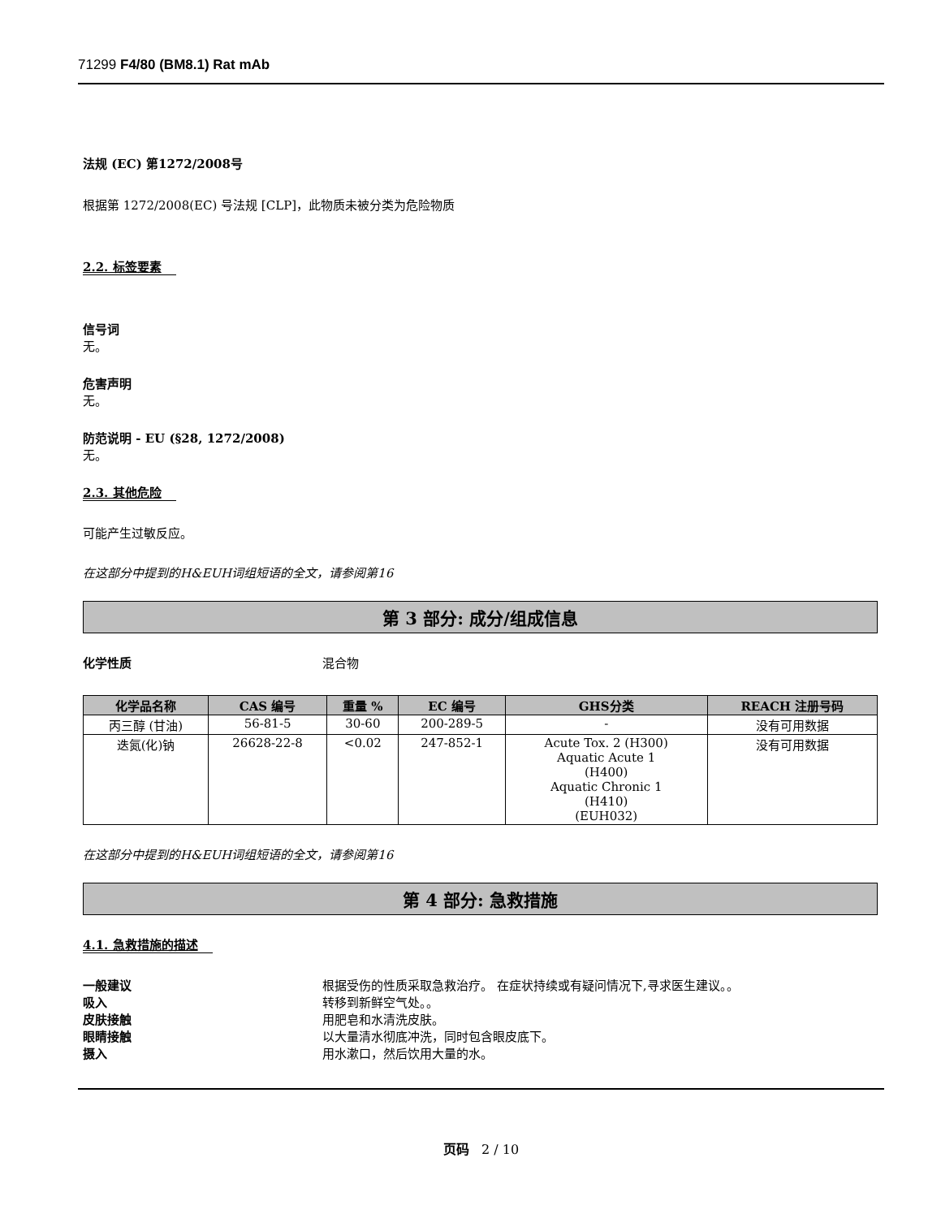71299 F4/80 (BM8.1) Rat mAb
法规 (EC) 第1272/2008号
根据第 1272/2008(EC) 号法规 [CLP]，此物质未被分类为危险物质
2.2. 标签要素
信号词
无。
危害声明
无。
防范说明 - EU (§28, 1272/2008)
无。
2.3. 其他危险
可能产生过敏反应。
在这部分中提到的H&EUH词组短语的全文，请参阅第16
第 3 部分: 成分/组成信息
化学性质 混合物
| 化学品名称 | CAS 编号 | 重量 % | EC 编号 | GHS分类 | REACH 注册号码 |
| --- | --- | --- | --- | --- | --- |
| 丙三醇 (甘油) | 56-81-5 | 30-60 | 200-289-5 | - | 没有可用数据 |
| 迭氮(化)钠 | 26628-22-8 | <0.02 | 247-852-1 | Acute Tox. 2 (H300) Aquatic Acute 1 (H400) Aquatic Chronic 1 (H410) (EUH032) | 没有可用数据 |
在这部分中提到的H&EUH词组短语的全文，请参阅第16
第 4 部分: 急救措施
4.1. 急救措施的描述
一般建议 根据受伤的性质采取急救治疗。 在症状持续或有疑问情况下,寻求医生建议。。
吸入 转移到新鲜空气处。。
皮肤接触 用肥皂和水清洗皮肤。
眼睛接触 以大量清水彻底冲洗，同时包含眼皮底下。
摄入 用水漱口，然后饮用大量的水。
页码 2 / 10